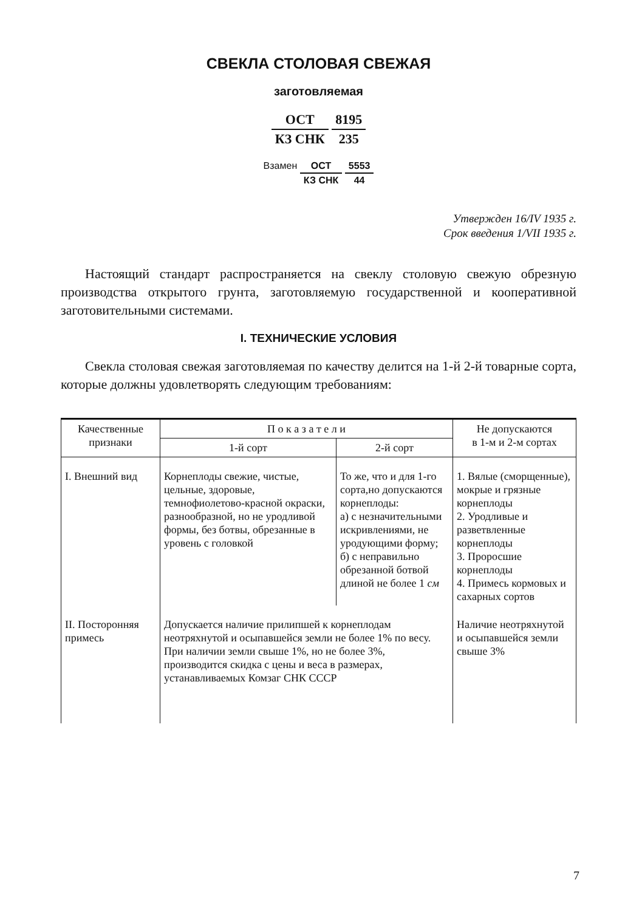СВЕКЛА СТОЛОВАЯ СВЕЖАЯ
заготовляемая
ОСТ
КЗ СНК
8195
235
Взамен
ОСТ
КЗ СНК
5553
44
Утвержден 16/IV 1935 г.
Срок введения 1/VII 1935 г.
Настоящий стандарт распространяется на свеклу столовую свежую обрезную производства открытого грунта, заготовляемую государственной и кооперативной заготовительными системами.
I. ТЕХНИЧЕСКИЕ УСЛОВИЯ
Свекла столовая свежая заготовляемая по качеству делится на 1-й 2-й товарные сорта, которые должны удовлетворять следующим требованиям:
| Качественные признаки | П о к а з а т е л и | | Не допускаются в 1-м и 2-м сортах |
| --- | --- | --- | --- |
| | 1-й сорт | 2-й сорт | |
| I. Внешний вид | Корнеплоды свежие, чистые, цельные, здоровые, темнофиолетово-красной окраски, разнообразной, но не уродливой формы, без ботвы, обрезанные в уровень с головкой | То же, что и для 1-го сорта,но допускаются корнеплоды: а) с незначительными искривлениями, не уродующими форму; б) с неправильно обрезанной ботвой длиной не более 1 см | 1. Вялые (сморщенные), мокрые и грязные корнеплоды 2. Уродливые и разветвленные корнеплоды 3. Проросшие корнеплоды 4. Примесь кормовых и сахарных сортов |
| II. Посторонняя примесь | Допускается наличие прилипшей к корнеплодам неотряхнутой и осыпавшейся земли не более 1% по весу. При наличии земли свыше 1%, но не более 3%, производится скидка с цены и веса в размерах, устанавливаемых Комзаг СНК СССР | | Наличие неотряхнутой и осыпавшейся земли свыше 3% |
7